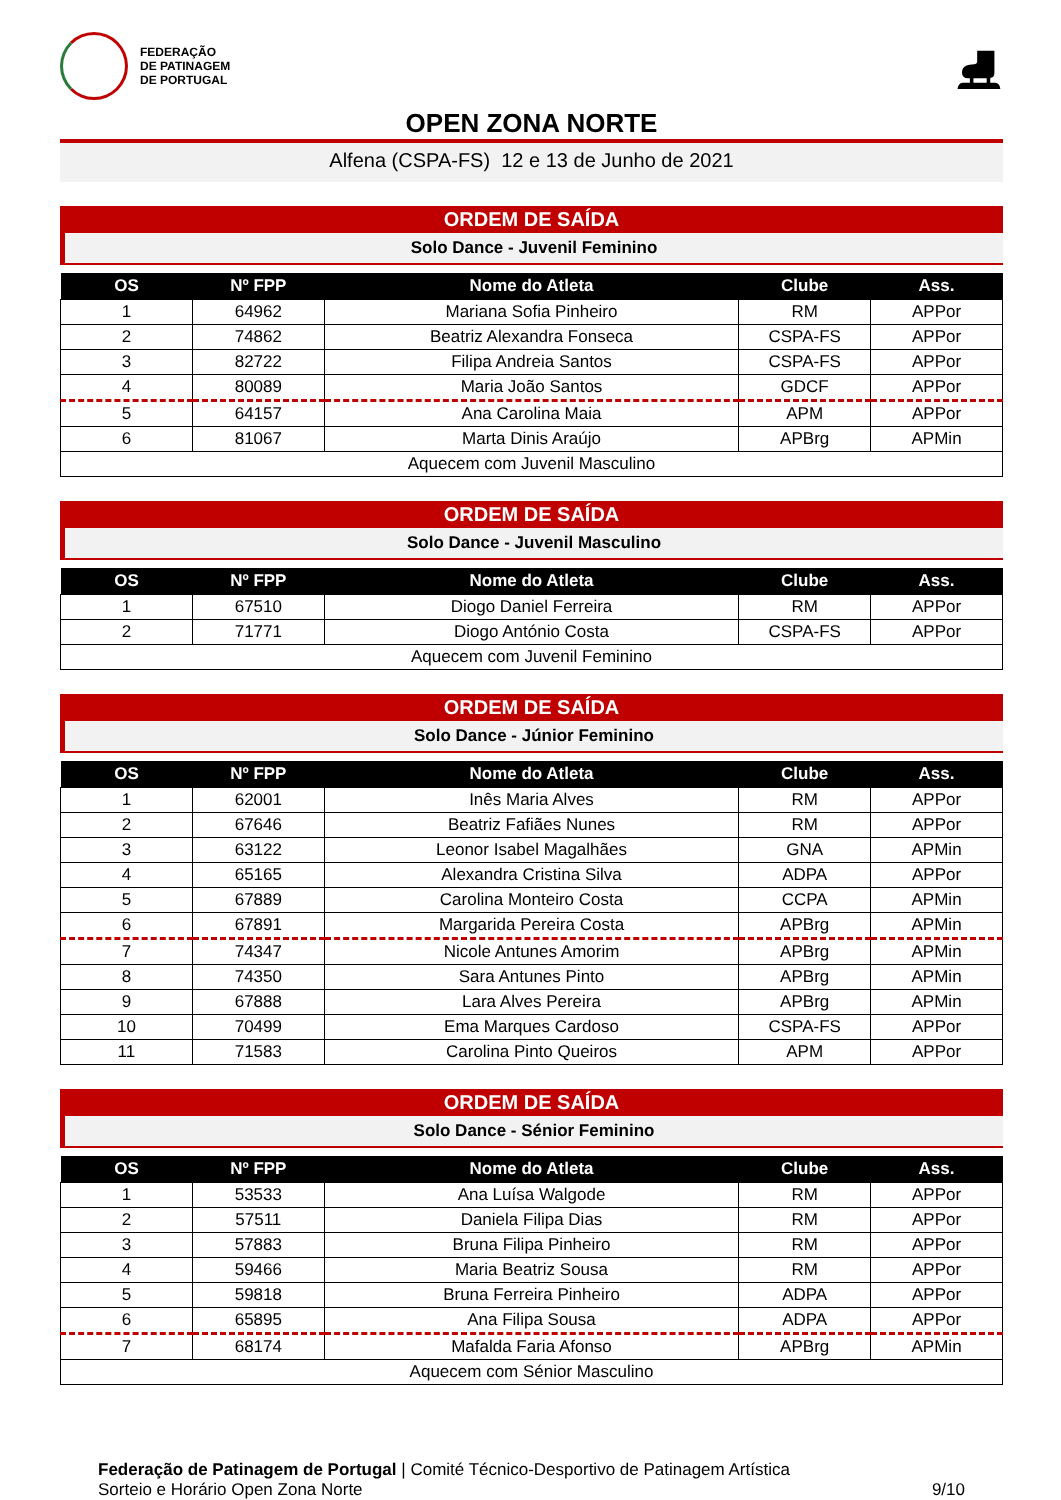FEDERAÇÃO
DE PATINAGEM
DE PORTUGAL
⛸
OPEN ZONA NORTE
Alfena (CSPA-FS) 12 e 13 de Junho de 2021
ORDEM DE SAÍDA
Solo Dance - Juvenil Feminino
| OS | Nº FPP | Nome do Atleta | Clube | Ass. |
| --- | --- | --- | --- | --- |
| 1 | 64962 | Mariana Sofia Pinheiro | RM | APPor |
| 2 | 74862 | Beatriz Alexandra Fonseca | CSPA-FS | APPor |
| 3 | 82722 | Filipa Andreia Santos | CSPA-FS | APPor |
| 4 | 80089 | Maria João Santos | GDCF | APPor |
| 5 | 64157 | Ana Carolina Maia | APM | APPor |
| 6 | 81067 | Marta Dinis Araújo | APBrg | APMin |
| Aquecem com Juvenil Masculino | | | | |
ORDEM DE SAÍDA
Solo Dance - Juvenil Masculino
| OS | Nº FPP | Nome do Atleta | Clube | Ass. |
| --- | --- | --- | --- | --- |
| 1 | 67510 | Diogo Daniel Ferreira | RM | APPor |
| 2 | 71771 | Diogo António Costa | CSPA-FS | APPor |
| Aquecem com Juvenil Feminino | | | | |
ORDEM DE SAÍDA
Solo Dance - Júnior Feminino
| OS | Nº FPP | Nome do Atleta | Clube | Ass. |
| --- | --- | --- | --- | --- |
| 1 | 62001 | Inês Maria Alves | RM | APPor |
| 2 | 67646 | Beatriz Fafiães Nunes | RM | APPor |
| 3 | 63122 | Leonor Isabel Magalhães | GNA | APMin |
| 4 | 65165 | Alexandra Cristina Silva | ADPA | APPor |
| 5 | 67889 | Carolina Monteiro Costa | CCPA | APMin |
| 6 | 67891 | Margarida Pereira Costa | APBrg | APMin |
| 7 | 74347 | Nicole Antunes Amorim | APBrg | APMin |
| 8 | 74350 | Sara Antunes Pinto | APBrg | APMin |
| 9 | 67888 | Lara Alves Pereira | APBrg | APMin |
| 10 | 70499 | Ema Marques Cardoso | CSPA-FS | APPor |
| 11 | 71583 | Carolina Pinto Queiros | APM | APPor |
ORDEM DE SAÍDA
Solo Dance - Sénior Feminino
| OS | Nº FPP | Nome do Atleta | Clube | Ass. |
| --- | --- | --- | --- | --- |
| 1 | 53533 | Ana Luísa Walgode | RM | APPor |
| 2 | 57511 | Daniela Filipa Dias | RM | APPor |
| 3 | 57883 | Bruna Filipa Pinheiro | RM | APPor |
| 4 | 59466 | Maria Beatriz Sousa | RM | APPor |
| 5 | 59818 | Bruna Ferreira Pinheiro | ADPA | APPor |
| 6 | 65895 | Ana Filipa Sousa | ADPA | APPor |
| 7 | 68174 | Mafalda Faria Afonso | APBrg | APMin |
| Aquecem com Sénior Masculino | | | | |
Federação de Patinagem de Portugal | Comité Técnico-Desportivo de Patinagem Artística
Sorteio e Horário Open Zona Norte
9/10